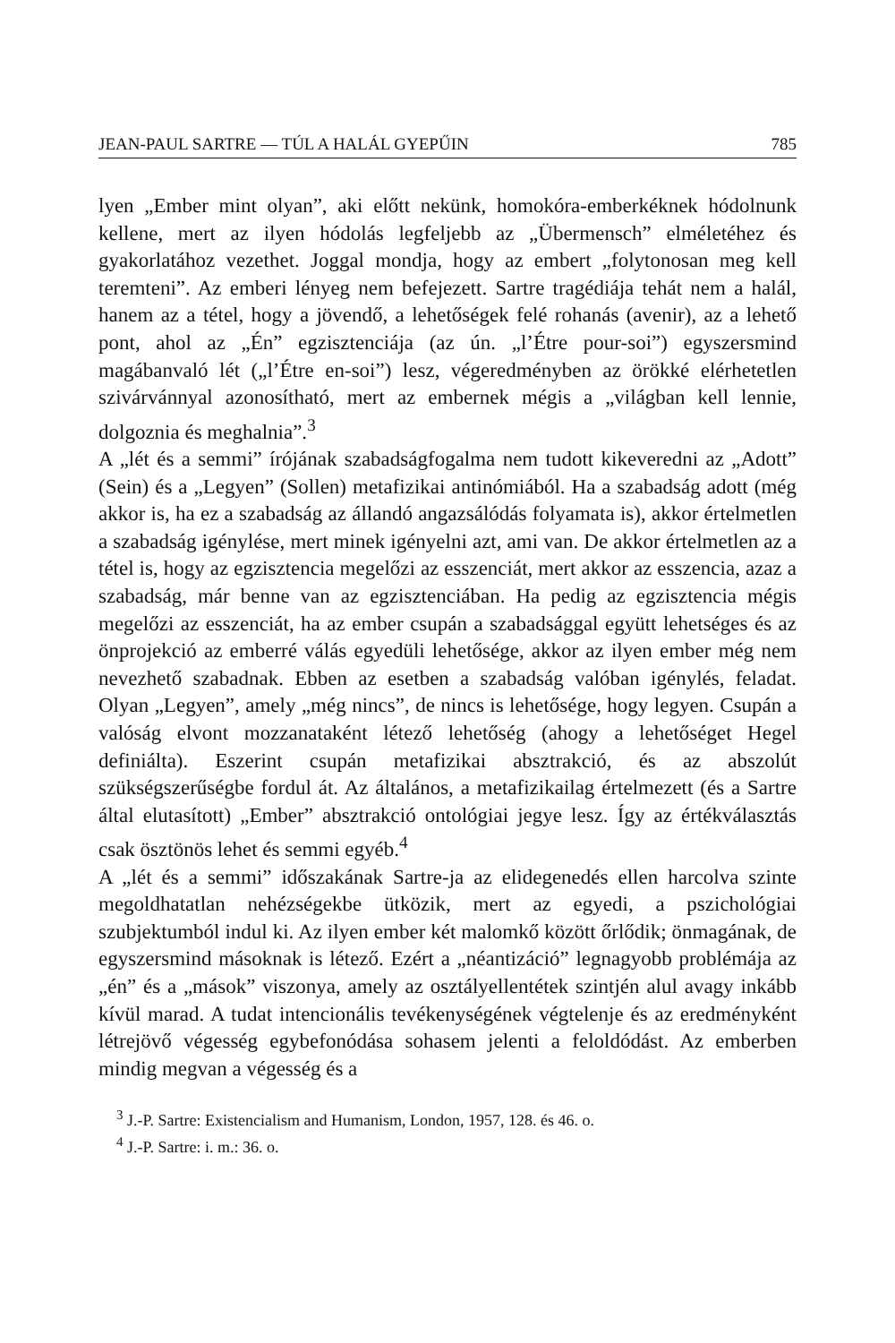JEAN-PAUL SARTRE — TÚL A HALÁL GYEPŰIN 785
lyen „Ember mint olyan”, aki előtt nekünk, homokóra-emberkéknek hódolnunk kellene, mert az ilyen hódolás legfeljebb az „Übermensch” elméletéhez és gyakorlatához vezethet. Joggal mondja, hogy az embert „folytonosan meg kell teremteni”. Az emberi lényeg nem befejezett. Sartre tragédiája tehát nem a halál, hanem az a tétel, hogy a jövendő, a lehetőségek felé rohanás (avenir), az a lehető pont, ahol az „Én” egzisztenciája (az ún. „l’Étre pour-soi”) egyszersmind magábanvaló lét („l’Étre en-soi”) lesz, végeredményben az örökké elérhetetlen szivárvánnyal azonosítható, mert az embernek mégis a „világban kell lennie, dolgoznia és meghalnia”.<sup>3</sup>
A „lét és a semmi” írójának szabadságfogalma nem tudott kikeveredni az „Adott” (Sein) és a „Legyen” (Sollen) metafizikai antinómiából. Ha a szabadság adott (még akkor is, ha ez a szabadság az állandó angazsálódás folyamata is), akkor értelmetlen a szabadság igénylése, mert minek igényelni azt, ami van. De akkor értelmetlen az a tétel is, hogy az egzisztencia megelőzi az esszenciát, mert akkor az esszencia, azaz a szabadság, már benne van az egzisztenciában. Ha pedig az egzisztencia mégis megelőzi az esszenciát, ha az ember csupán a szabadsággal együtt lehetséges és az önprojekció az emberré válás egyedüli lehetősége, akkor az ilyen ember még nem nevezhető szabadnak. Ebben az esetben a szabadság valóban igénylés, feladat. Olyan „Legyen”, amely „még nincs”, de nincs is lehetősége, hogy legyen. Csupán a valóság elvont mozzanataként létező lehetőség (ahogy a lehetőséget Hegel definiálta). Eszerint csupán metafizikai absztrakció, és az abszolút szükségszerűségbe fordul át. Az általános, a metafizikailag értelmezett (és a Sartre által elutasított) „Ember” absztrakció ontológiai jegye lesz. Így az értékválasztás csak ösztönös lehet és semmi egyéb.<sup>4</sup>
A „lét és a semmi” időszakának Sartre-ja az elidegenedés ellen harcolva szinte megoldhatatlan nehézségekbe ütközik, mert az egyedi, a pszichológiai szubjektumból indul ki. Az ilyen ember két malomkő között őrlődik; önmagának, de egyszersmind másoknak is létező. Ezért a „néantizáció” legnagyobb problémája az „én” és a „mások” viszonya, amely az osztályellentétek szintjén alul avagy inkább kívül marad. A tudat intencionális tevékenységének végtelenje és az eredményként létrejövő végesség egybefonódása sohasem jelenti a feloldódást. Az emberben mindig megvan a végesség és a
<sup>3</sup> J.-P. Sartre: Existencialism and Humanism, London, 1957, 128. és 46. o.
<sup>4</sup> J.-P. Sartre: i. m.: 36. o.